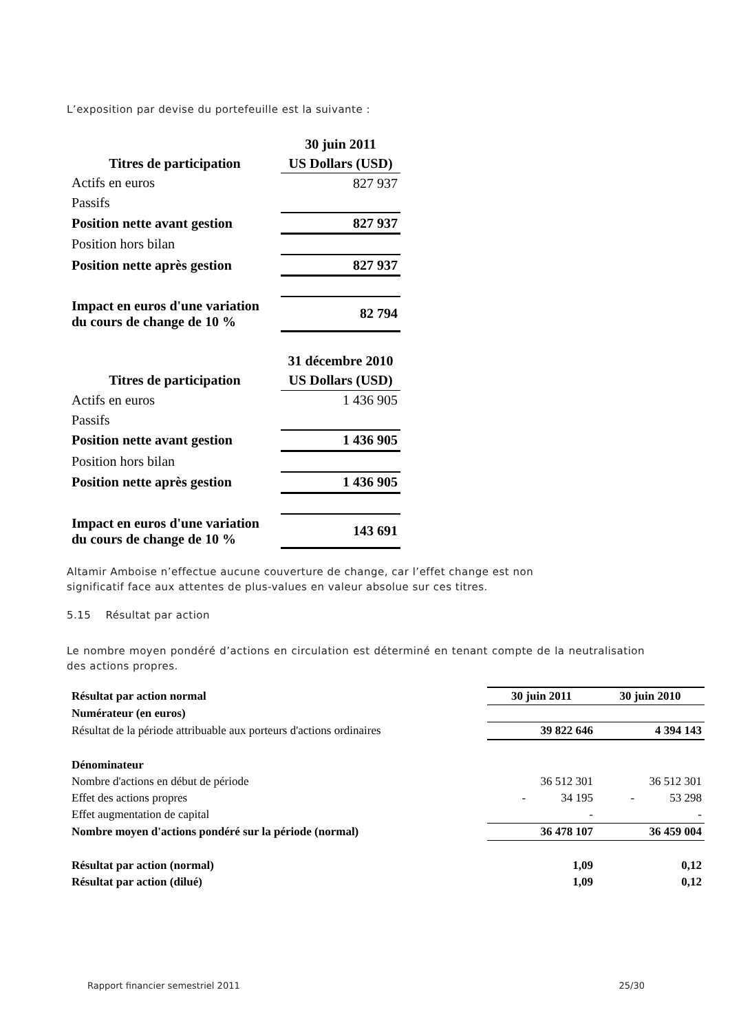L’exposition par devise du portefeuille est la suivante :
| | 30 juin 2011 |
| Titres de participation | US Dollars (USD) |
| Actifs en euros | 827 937 |
| Passifs | |
| Position nette avant gestion | 827 937 |
| Position hors bilan | |
| Position nette après gestion | 827 937 |
| Impact en euros d'une variation du cours de change de 10 % | 82 794 |
| | 31 décembre 2010 |
| Titres de participation | US Dollars (USD) |
| Actifs en euros | 1 436 905 |
| Passifs | |
| Position nette avant gestion | 1 436 905 |
| Position hors bilan | |
| Position nette après gestion | 1 436 905 |
| Impact en euros d'une variation du cours de change de 10 % | 143 691 |
Altamir Amboise n’effectue aucune couverture de change, car l’effet change est non
significatif face aux attentes de plus-values en valeur absolue sur ces titres.
5.15 Résultat par action
Le nombre moyen pondéré d’actions en circulation est déterminé en tenant compte de la neutralisation des actions propres.
| Résultat par action normal | 30 juin 2011 | 30 juin 2010 |
| Numérateur (en euros) | | |
| Résultat de la période attribuable aux porteurs d'actions ordinaires | 39 822 646 | 4 394 143 |
| Dénominateur | | |
| Nombre d'actions en début de période | 36 512 301 | 36 512 301 |
| Effet des actions propres | - 34 195 | - 53 298 |
| Effet augmentation de capital | - | - |
| Nombre moyen d'actions pondéré sur la période (normal) | 36 478 107 | 36 459 004 |
| Résultat par action (normal) | 1,09 | 0,12 |
| Résultat par action (dilué) | 1,09 | 0,12 |
Rapport financier semestriel 2011 25/30